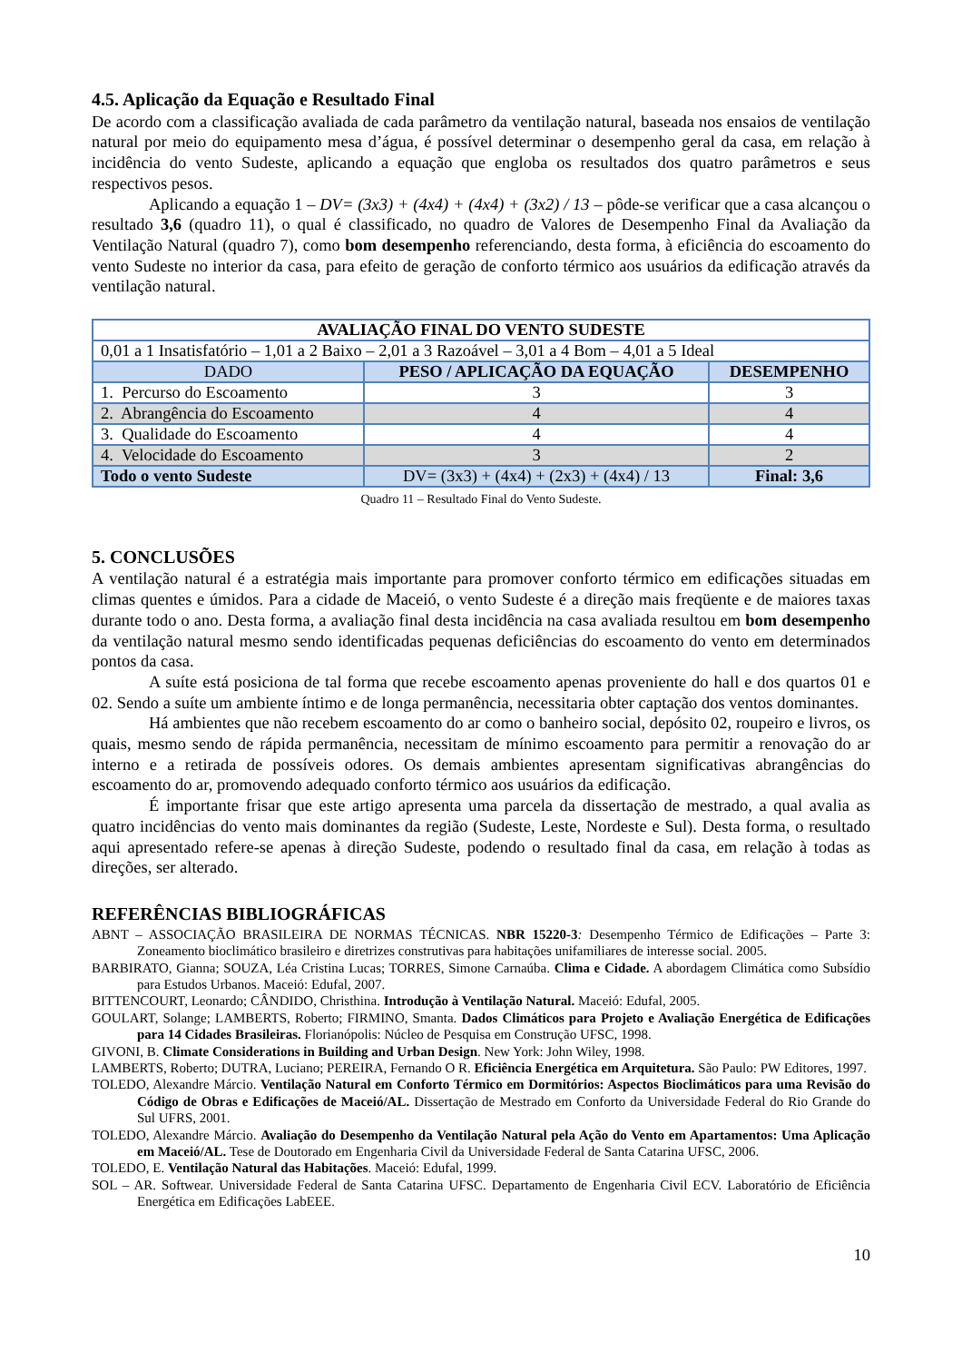4.5. Aplicação da Equação e Resultado Final
De acordo com a classificação avaliada de cada parâmetro da ventilação natural, baseada nos ensaios de ventilação natural por meio do equipamento mesa d’água, é possível determinar o desempenho geral da casa, em relação à incidência do vento Sudeste, aplicando a equação que engloba os resultados dos quatro parâmetros e seus respectivos pesos.
Aplicando a equação 1 – DV= (3x3) + (4x4) + (4x4) + (3x2) / 13 – pôde-se verificar que a casa alcançou o resultado 3,6 (quadro 11), o qual é classificado, no quadro de Valores de Desempenho Final da Avaliação da Ventilação Natural (quadro 7), como bom desempenho referenciando, desta forma, à eficiência do escoamento do vento Sudeste no interior da casa, para efeito de geração de conforto térmico aos usuários da edificação através da ventilação natural.
| AVALIAÇÃO FINAL DO VENTO SUDESTE | | |
| --- | --- | --- |
| 0,01 a 1 Insatisfatório – 1,01 a 2 Baixo – 2,01 a 3 Razoável – 3,01 a 4 Bom – 4,01 a 5 Ideal | | |
| DADO | PESO / APLICAÇÃO DA EQUAÇÃO | DESEMPENHO |
| 1. Percurso do Escoamento | 3 | 3 |
| 2. Abrangência do Escoamento | 4 | 4 |
| 3. Qualidade do Escoamento | 4 | 4 |
| 4. Velocidade do Escoamento | 3 | 2 |
| Todo o vento Sudeste | DV= (3x3) + (4x4) + (2x3) + (4x4) / 13 | Final: 3,6 |
Quadro 11 – Resultado Final do Vento Sudeste.
5. CONCLUSÕES
A ventilação natural é a estratégia mais importante para promover conforto térmico em edificações situadas em climas quentes e úmidos. Para a cidade de Maceió, o vento Sudeste é a direção mais freqüente e de maiores taxas durante todo o ano. Desta forma, a avaliação final desta incidência na casa avaliada resultou em bom desempenho da ventilação natural mesmo sendo identificadas pequenas deficiências do escoamento do vento em determinados pontos da casa.
A suíte está posiciona de tal forma que recebe escoamento apenas proveniente do hall e dos quartos 01 e 02. Sendo a suíte um ambiente íntimo e de longa permanência, necessitaria obter captação dos ventos dominantes.
Há ambientes que não recebem escoamento do ar como o banheiro social, depósito 02, roupeiro e livros, os quais, mesmo sendo de rápida permanência, necessitam de mínimo escoamento para permitir a renovação do ar interno e a retirada de possíveis odores. Os demais ambientes apresentam significativas abrangências do escoamento do ar, promovendo adequado conforto térmico aos usuários da edificação.
É importante frisar que este artigo apresenta uma parcela da dissertação de mestrado, a qual avalia as quatro incidências do vento mais dominantes da região (Sudeste, Leste, Nordeste e Sul). Desta forma, o resultado aqui apresentado refere-se apenas à direção Sudeste, podendo o resultado final da casa, em relação à todas as direções, ser alterado.
REFERÊNCIAS BIBLIOGRÁFICAS
ABNT – ASSOCIAÇÃO BRASILEIRA DE NORMAS TÉCNICAS. NBR 15220-3: Desempenho Térmico de Edificações – Parte 3: Zoneamento bioclimático brasileiro e diretrizes construtivas para habitações unifamiliares de interesse social. 2005.
BARBIRATO, Gianna; SOUZA, Léa Cristina Lucas; TORRES, Simone Carnaúba. Clima e Cidade. A abordagem Climática como Subsídio para Estudos Urbanos. Maceió: Edufal, 2007.
BITTENCOURT, Leonardo; CÂNDIDO, Christhina. Introdução à Ventilação Natural. Maceió: Edufal, 2005.
GOULART, Solange; LAMBERTS, Roberto; FIRMINO, Smanta. Dados Climáticos para Projeto e Avaliação Energética de Edificações para 14 Cidades Brasileiras. Florianópolis: Núcleo de Pesquisa em Construção UFSC, 1998.
GIVONI, B. Climate Considerations in Building and Urban Design. New York: John Wiley, 1998.
LAMBERTS, Roberto; DUTRA, Luciano; PEREIRA, Fernando O R. Eficiência Energética em Arquitetura. São Paulo: PW Editores, 1997.
TOLEDO, Alexandre Márcio. Ventilação Natural em Conforto Térmico em Dormitórios: Aspectos Bioclimáticos para uma Revisão do Código de Obras e Edificações de Maceió/AL. Dissertação de Mestrado em Conforto da Universidade Federal do Rio Grande do Sul UFRS, 2001.
TOLEDO, Alexandre Márcio. Avaliação do Desempenho da Ventilação Natural pela Ação do Vento em Apartamentos: Uma Aplicação em Maceió/AL. Tese de Doutorado em Engenharia Civil da Universidade Federal de Santa Catarina UFSC, 2006.
TOLEDO, E. Ventilação Natural das Habitações. Maceió: Edufal, 1999.
SOL – AR. Softwear. Universidade Federal de Santa Catarina UFSC. Departamento de Engenharia Civil ECV. Laboratório de Eficiência Energética em Edificações LabEEE.
10